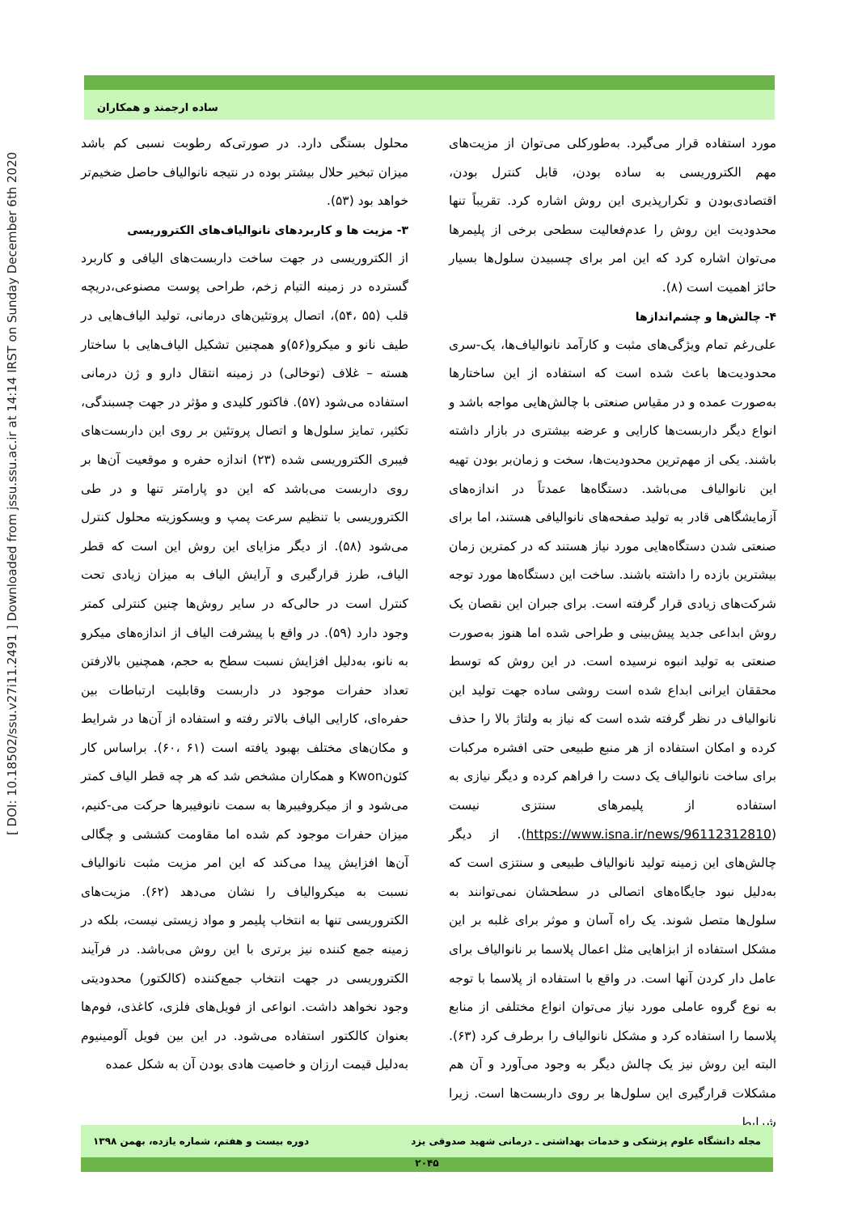[ DOI: 10.18502/ssu.v27i11.2491 ] Downloaded from jssu.ssu.ac.ir at 14:14 IRST on Sunday December 6th 2020
ساده ارجمند و همکاران
محلول بستگی دارد. در صورتی‌که رطوبت نسبی کم باشد میزان تبخیر حلال بیشتر بوده در نتیجه نانوالیاف حاصل ضخیم‌تر خواهد بود (۵۳).
۳- مزیت ها و کاربردهای نانوالیاف‌های الکتروریسی
از الکتروریسی در جهت ساخت داربست‌های الیافی و کاربرد گسترده در زمینه التیام زخم، طراحی پوست مصنوعی،دریچه قلب (۵۵ ،۵۴)، اتصال پروتئین‌های درمانی، تولید الیاف‌هایی در طیف نانو و میکرو(۵۶)و همچنین تشکیل الیاف‌هایی با ساختار هسته – غلاف (توخالی) در زمینه انتقال دارو و ژن درمانی استفاده می‌شود (۵۷). فاکتور کلیدی و مؤثر در جهت چسبندگی، تکثیر، تمایز سلول‌ها و اتصال پروتئین بر روی این داربست‌های فیبری الکتروریسی شده (۲۳) اندازه حفره و موقعیت آن‌ها بر روی داربست می‌باشد که این دو پارامتر تنها و در طی الکتروریسی با تنظیم سرعت پمپ و ویسکوزیته محلول کنترل می‌شود (۵۸). از دیگر مزایای این روش این است که قطر الیاف، طرز قرارگیری و آرایش الیاف به میزان زیادی تحت کنترل است در حالی‌که در سایر روش‌ها چنین کنترلی کمتر وجود دارد (۵۹). در واقع با پیشرفت الیاف از اندازه‌های میکرو به نانو، به‌دلیل افزایش نسبت سطح به حجم، همچنین بالارفتن تعداد حفرات موجود در داربست وقابلیت ارتباطات بین حفره‌ای، کارایی الیاف بالاتر رفته و استفاده از آن‌ها در شرایط و مکان‌های مختلف بهبود یافته است (۶۱ ،۶۰). براساس کار کئونKwon و همکاران مشخص شد که هر چه قطر الیاف کمتر می‌شود و از میکروفیبرها به سمت نانوفیبرها حرکت می-کنیم، میزان حفرات موجود کم شده اما مقاومت کششی و چگالی آن‌ها افزایش پیدا می‌کند که این امر مزیت مثبت نانوالیاف نسبت به میکروالیاف را نشان می‌دهد (۶۲). مزیت‌های الکتروریسی تنها به انتخاب پلیمر و مواد زیستی نیست، بلکه در زمینه جمع کننده نیز برتری با این روش می‌باشد. در فرآیند الکتروریسی در جهت انتخاب جمع‌کننده (کالکتور) محدودیتی وجود نخواهد داشت. انواعی از فویل‌های فلزی، کاغذی، فوم‌ها بعنوان کالکتور استفاده می‌شود. در این بین فویل آلومینیوم به‌دلیل قیمت ارزان و خاصیت هادی بودن آن به شکل عمده
مورد استفاده قرار می‌گیرد. به‌طورکلی می‌توان از مزیت‌های مهم الکتروریسی به ساده بودن، قابل کنترل بودن، اقتصادی‌بودن و تکرارپذیری این روش اشاره کرد. تقریباً تنها محدودیت این روش را عدم‌فعالیت سطحی برخی از پلیمرها می‌توان اشاره کرد که این امر برای چسبیدن سلول‌ها بسیار حائز اهمیت است (۸).
۴- چالش‌ها و چشم‌اندازها
علی‌رغم تمام ویژگی‌های مثبت و کارآمد نانوالیاف‌ها، یک-سری محدودیت‌ها باعث شده است که استفاده از این ساختارها به‌صورت عمده و در مقیاس صنعتی با چالش‌هایی مواجه باشد و انواع دیگر داربست‌ها کارایی و عرضه بیشتری در بازار داشته باشند. یکی از مهم‌ترین محدودیت‌ها، سخت و زمان‌بر بودن تهیه این نانوالیاف می‌باشد. دستگاه‌ها عمدتاً در اندازه‌های آزمایشگاهی قادر به تولید صفحه‌های نانوالیافی هستند، اما برای صنعتی شدن دستگاه‌هایی مورد نیاز هستند که در کمترین زمان بیشترین بازده را داشته باشند. ساخت این دستگاه‌ها مورد توجه شرکت‌های زیادی قرار گرفته است. برای جبران این نقصان یک روش ابداعی جدید پیش‌بینی و طراحی شده اما هنوز به‌صورت صنعتی به تولید انبوه نرسیده است. در این روش که توسط محققان ایرانی ابداع شده است روشی ساده جهت تولید این نانوالیاف در نظر گرفته شده است که نیاز به ولتاژ بالا را حذف کرده و امکان استفاده از هر منبع طبیعی حتی افشره مرکبات برای ساخت نانوالیاف یک دست را فراهم کرده و دیگر نیازی به استفاده از پلیمرهای سنتزی نیست (https://www.isna.ir/news/96112312810). از دیگر چالش‌های این زمینه تولید نانوالیاف طبیعی و سنتزی است که به‌دلیل نبود جایگاه‌های اتصالی در سطحشان نمی‌توانند به سلول‌ها متصل شوند. یک راه آسان و موثر برای غلبه بر این مشکل استفاده از ابزاهایی مثل اعمال پلاسما بر نانوالیاف برای عامل دار کردن آنها است. در واقع با استفاده از پلاسما با توجه به نوع گروه عاملی مورد نیاز می‌توان انواع مختلفی از منابع پلاسما را استفاده کرد و مشکل نانوالیاف را برطرف کرد (۶۳). البته این روش نیز یک چالش دیگر به وجود می‌آورد و آن هم مشکلات قرارگیری این سلول‌ها بر روی داربست‌ها است. زیرا شرایط
مجله دانشگاه علوم پزشکی و خدمات بهداشتی ـ درمانی شهید صدوقی یزد دوره بیست و هفتم، شماره یازده، بهمن ۱۳۹۸
۲۰۴۵